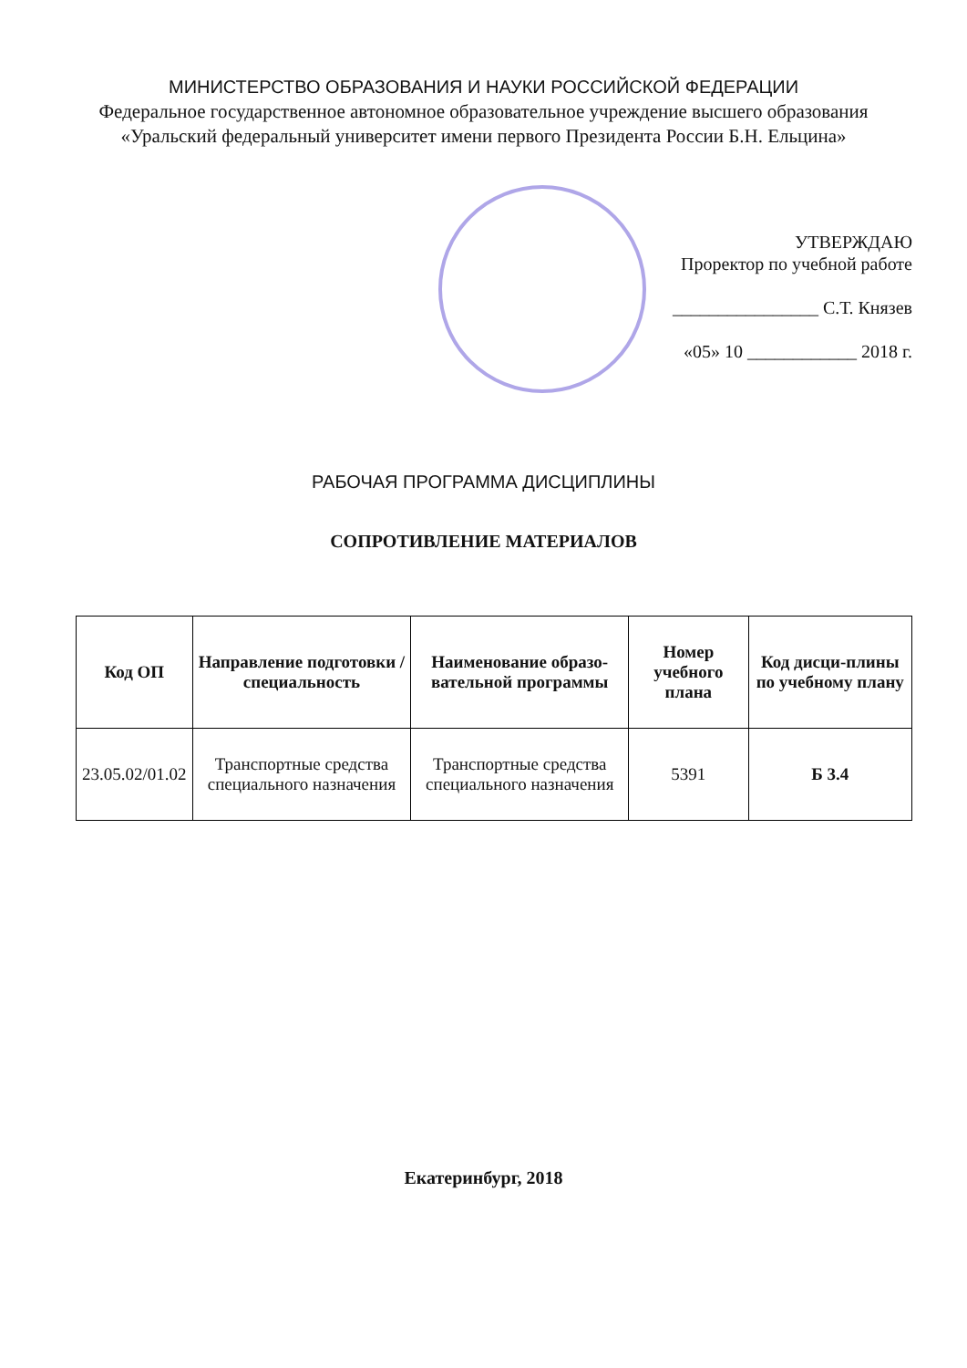МИНИСТЕРСТВО ОБРАЗОВАНИЯ И НАУКИ РОССИЙСКОЙ ФЕДЕРАЦИИ
Федеральное государственное автономное образовательное учреждение высшего образования
«Уральский федеральный университет имени первого Президента России Б.Н. Ельцина»
УТВЕРЖДАЮ
Проректор по учебной работе
________________ С.Т. Князев
«05» 10 ____________ 2018 г.
РАБОЧАЯ ПРОГРАММА ДИСЦИПЛИНЫ
СОПРОТИВЛЕНИЕ МАТЕРИАЛОВ
| Код ОП | Направление подготовки / специальность | Наименование образо-вательной программы | Номер учебного плана | Код дисци-плины по учебному плану |
| --- | --- | --- | --- | --- |
| 23.05.02/01.02 | Транспортные средства специального назначения | Транспортные средства специального назначения | 5391 | Б 3.4 |
Екатеринбург, 2018